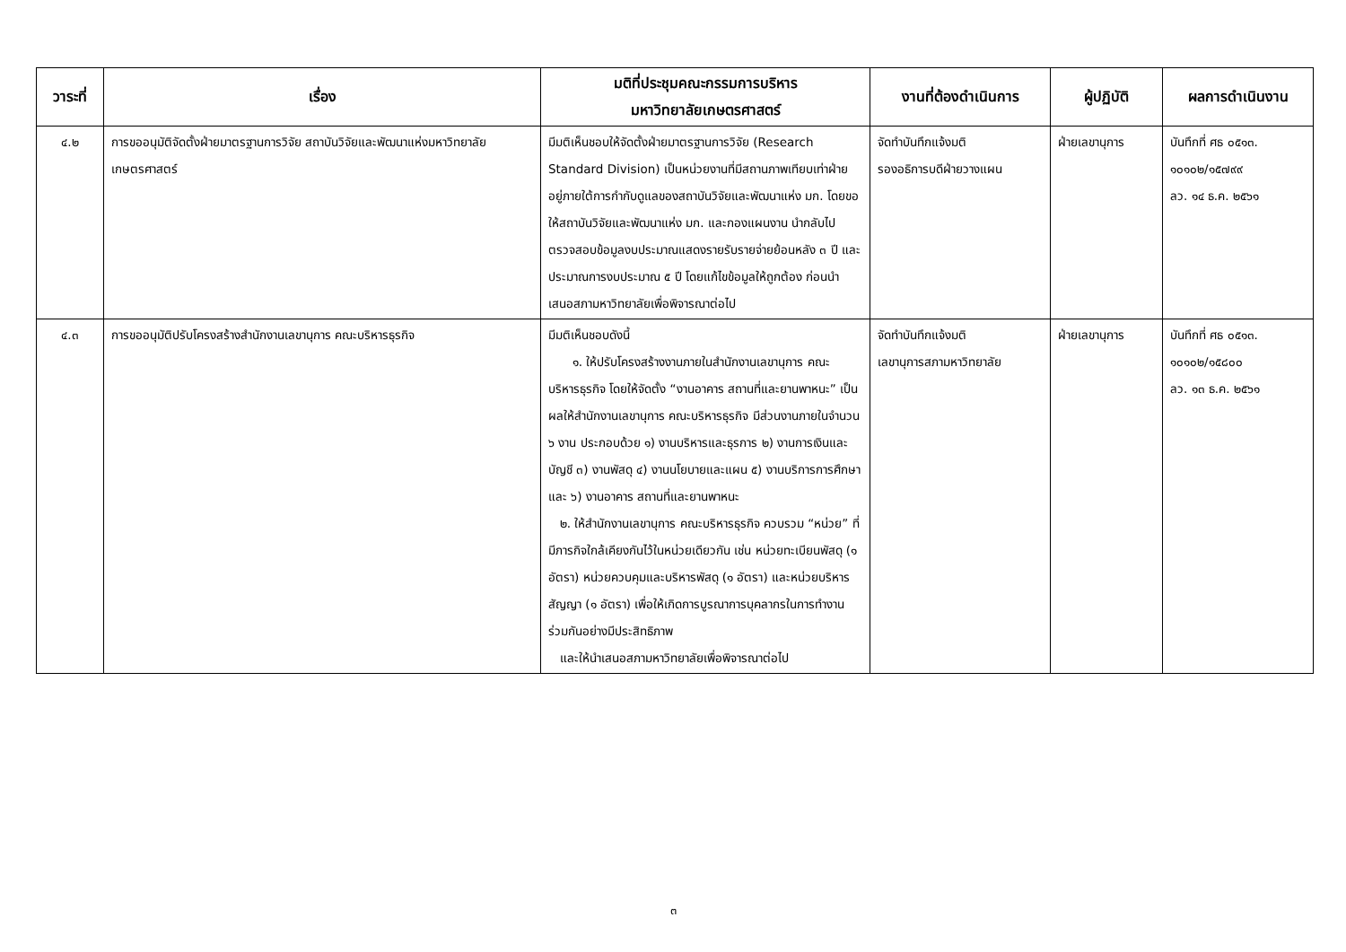| วาระที่ | เรื่อง | มติที่ประชุมคณะกรรมการบริหาร มหาวิทยาลัยเกษตรศาสตร์ | งานที่ต้องดำเนินการ | ผู้ปฏิบัติ | ผลการดำเนินงาน |
| --- | --- | --- | --- | --- | --- |
| ๔.๒ | การขออนุมัติจัดตั้งฝ่ายมาตรฐานการวิจัย สถาบันวิจัยและพัฒนาแห่งมหาวิทยาลัยเกษตรศาสตร์ | มีมติเห็นชอบให้จัดตั้งฝ่ายมาตรฐานการวิจัย (Research Standard Division) เป็นหน่วยงานที่มีสถานภาพเทียบเท่าฝ่าย อยู่ภายใต้การกำกับดูแลของสถาบันวิจัยและพัฒนาแห่ง มก. โดยขอให้สถาบันวิจัยและพัฒนาแห่ง มก. และกองแผนงาน นำกลับไปตรวจสอบข้อมูลงบประมาณแสดงรายรับรายจ่ายย้อนหลัง ๓ ปี และประมาณการงบประมาณ ๕ ปี โดยแก้ไขข้อมูลให้ถูกต้อง ก่อนนำเสนอสภามหาวิทยาลัยเพื่อพิจารณาต่อไป | จัดทำบันทึกแจ้งมติ รองอธิการบดีฝ่ายวางแผน | ฝ่ายเลขานุการ | บันทึกที่ ศธ ๐๕๑๓. ๑๐๑๐๒/๑๕๗๙๙ ลว. ๑๔ ธ.ค. ๒๕๖๑ |
| ๔.๓ | การขออนุมัติปรับโครงสร้างสำนักงานเลขานุการ คณะบริหารธุรกิจ | มีมติเห็นชอบดังนี้ ๑. ให้ปรับโครงสร้างงานภายในสำนักงานเลขานุการ คณะบริหารธุรกิจ โดยให้จัดตั้ง “งานอาคาร สถานที่และยานพาหนะ” เป็นผลให้สำนักงานเลขานุการ คณะบริหารธุรกิจ มีส่วนงานภายในจำนวน ๖ งาน ประกอบด้วย ๑) งานบริหารและธุรการ ๒) งานการเงินและบัญชี ๓) งานพัสดุ ๔) งานนโยบายและแผน ๕) งานบริการการศึกษา และ ๖) งานอาคาร สถานที่และยานพาหนะ ๒. ให้สำนักงานเลขานุการ คณะบริหารธุรกิจ ควบรวม “หน่วย” ที่มีภารกิจใกล้เคียงกันไว้ในหน่วยเดียวกัน เช่น หน่วยทะเบียนพัสดุ (๑ อัตรา) หน่วยควบคุมและบริหารพัสดุ (๑ อัตรา) และหน่วยบริหารสัญญา (๑ อัตรา) เพื่อให้เกิดการบูรณาการบุคลากรในการทำงานร่วมกันอย่างมีประสิทธิภาพ และให้นำเสนอสภามหาวิทยาลัยเพื่อพิจารณาต่อไป | จัดทำบันทึกแจ้งมติ เลขานุการสภามหาวิทยาลัย | ฝ่ายเลขานุการ | บันทึกที่ ศธ ๐๕๑๓. ๑๐๑๐๒/๑๕๘๐๐ ลว. ๑๓ ธ.ค. ๒๕๖๑ |
๓